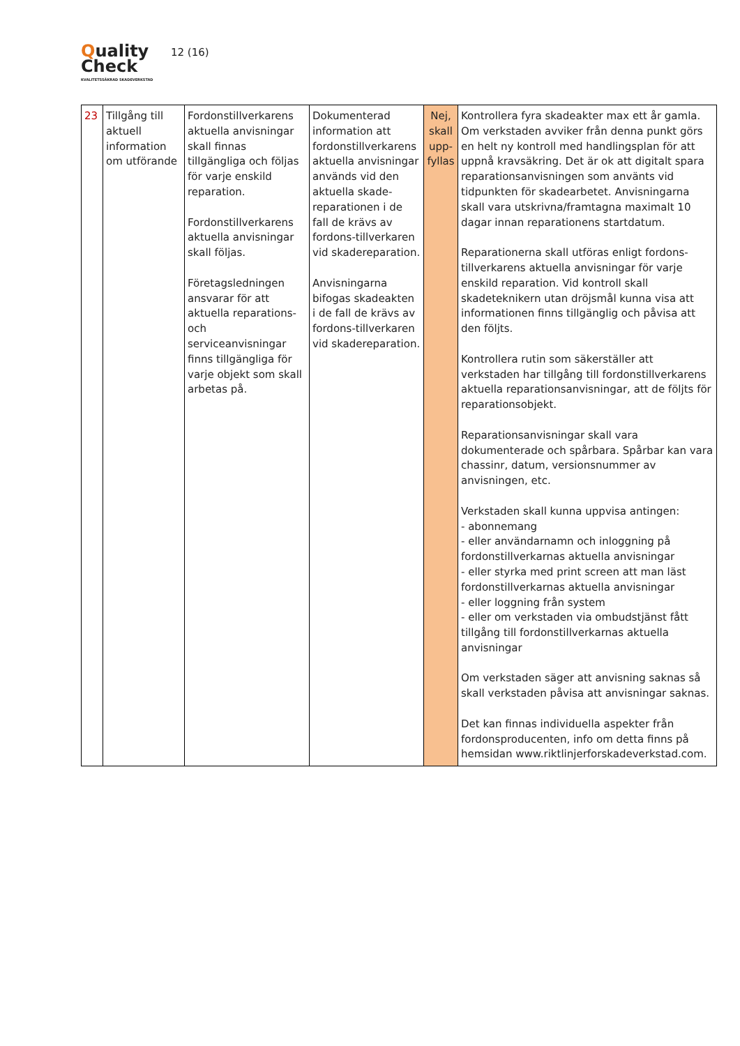Quality
Check
KVALITETSSÄKRAD SKADEVERKSTAD
12 (16)
| 23 | Tillgång till aktuell information om utförande | Fordonstillverkarens aktuella anvisningar skall finnas tillgängliga och följas för varje enskild reparation. Fordonstillverkarens aktuella anvisningar skall följas. Företagsledningen ansvarar för att aktuella reparations- och serviceanvisningar finns tillgängliga för varje objekt som skall arbetas på. | Dokumenterad information att fordonstillverkarens aktuella anvisningar används vid den aktuella skade-reparationen i de fall de krävs av fordons-tillverkaren vid skadereparation. Anvisningarna bifogas skadeakten i de fall de krävs av fordons-tillverkaren vid skadereparation. | Nej, skall upp-fyllas | Kontrollera fyra skadeakter max ett år gamla. Om verkstaden avviker från denna punkt görs en helt ny kontroll med handlingsplan för att uppnå kravsäkring. Det är ok att digitalt spara reparationsanvisningen som använts vid tidpunkten för skadearbetet. Anvisningarna skall vara utskrivna/framtagna maximalt 10 dagar innan reparationens startdatum. Reparationerna skall utföras enligt fordons-tillverkarens aktuella anvisningar för varje enskild reparation. Vid kontroll skall skadeteknikern utan dröjsmål kunna visa att informationen finns tillgänglig och påvisa att den följts. Kontrollera rutin som säkerställer att verkstaden har tillgång till fordonstillverkarens aktuella reparationsanvisningar, att de följts för reparationsobjekt. Reparationsanvisningar skall vara dokumenterade och spårbara. Spårbar kan vara chassinr, datum, versionsnummer av anvisningen, etc. Verkstaden skall kunna uppvisa antingen: - abonnemang - eller användarnamn och inloggning på fordonstillverkarnas aktuella anvisningar - eller styrka med print screen att man läst fordonstillverkarnas aktuella anvisningar - eller loggning från system - eller om verkstaden via ombudstjänst fått tillgång till fordonstillverkarnas aktuella anvisningar Om verkstaden säger att anvisning saknas så skall verkstaden påvisa att anvisningar saknas. Det kan finnas individuella aspekter från fordonsproducenten, info om detta finns på hemsidan www.riktlinjerforskadeverkstad.com . |